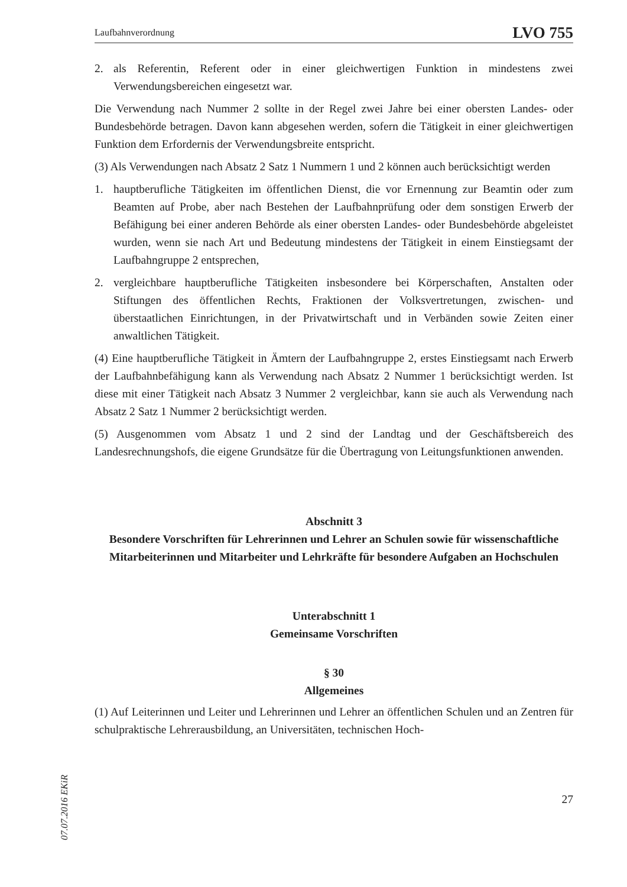07.07.2016 EKiR
Laufbahnverordnung LVO 755
2. als Referentin, Referent oder in einer gleichwertigen Funktion in mindestens zwei Verwendungsbereichen eingesetzt war.
Die Verwendung nach Nummer 2 sollte in der Regel zwei Jahre bei einer obersten Landes- oder Bundesbehörde betragen. Davon kann abgesehen werden, sofern die Tätigkeit in einer gleichwertigen Funktion dem Erfordernis der Verwendungsbreite entspricht.
(3) Als Verwendungen nach Absatz 2 Satz 1 Nummern 1 und 2 können auch berücksichtigt werden
1. hauptberufliche Tätigkeiten im öffentlichen Dienst, die vor Ernennung zur Beamtin oder zum Beamten auf Probe, aber nach Bestehen der Laufbahnprüfung oder dem sonstigen Erwerb der Befähigung bei einer anderen Behörde als einer obersten Landes- oder Bundesbehörde abgeleistet wurden, wenn sie nach Art und Bedeutung mindestens der Tätigkeit in einem Einstiegsamt der Laufbahngruppe 2 entsprechen,
2. vergleichbare hauptberufliche Tätigkeiten insbesondere bei Körperschaften, Anstalten oder Stiftungen des öffentlichen Rechts, Fraktionen der Volksvertretungen, zwischen- und überstaatlichen Einrichtungen, in der Privatwirtschaft und in Verbänden sowie Zeiten einer anwaltlichen Tätigkeit.
(4) Eine hauptberufliche Tätigkeit in Ämtern der Laufbahngruppe 2, erstes Einstiegsamt nach Erwerb der Laufbahnbefähigung kann als Verwendung nach Absatz 2 Nummer 1 berücksichtigt werden. Ist diese mit einer Tätigkeit nach Absatz 3 Nummer 2 vergleichbar, kann sie auch als Verwendung nach Absatz 2 Satz 1 Nummer 2 berücksichtigt werden.
(5) Ausgenommen vom Absatz 1 und 2 sind der Landtag und der Geschäftsbereich des Landesrechnungshofs, die eigene Grundsätze für die Übertragung von Leitungsfunktionen anwenden.
Abschnitt 3
Besondere Vorschriften für Lehrerinnen und Lehrer an Schulen sowie für wissenschaftliche Mitarbeiterinnen und Mitarbeiter und Lehrkräfte für besondere Aufgaben an Hochschulen
Unterabschnitt 1
Gemeinsame Vorschriften
§ 30
Allgemeines
(1) Auf Leiterinnen und Leiter und Lehrerinnen und Lehrer an öffentlichen Schulen und an Zentren für schulpraktische Lehrerausbildung, an Universitäten, technischen Hoch-
27